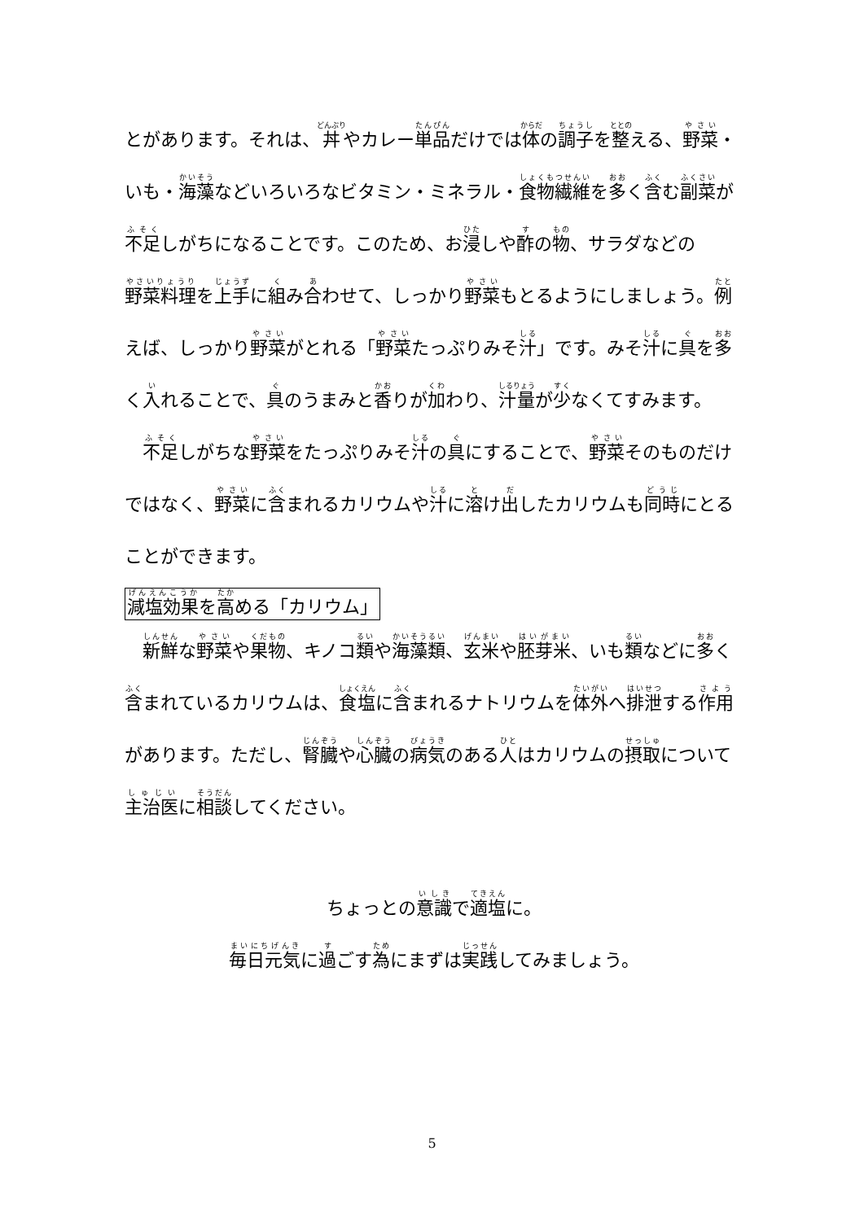とがあります。それは、丼やカレー単品だけでは体の調子を整える、野菜・いも・海藻などいろいろなビタミン・ミネラル・食物繊維を多く含む副菜が不足しがちになることです。このため、お浸しや酢の物、サラダなどの野菜料理を上手に組み合わせて、しっかり野菜もとるようにしましょう。例えば、しっかり野菜がとれる「野菜たっぷりみそ汁」です。みそ汁に具を多く入れることで、具のうまみと香りが加わり、汁量が少なくてすみます。
　不足しがちな野菜をたっぷりみそ汁の具にすることで、野菜そのものだけではなく、野菜に含まれるカリウムや汁に溶け出したカリウムも同時にとることができます。
減塩効果を高める「カリウム」
　新鮮な野菜や果物、キノコ類や海藻類、玄米や胚芽米、いも類などに多く含まれているカリウムは、食塩に含まれるナトリウムを体外へ排泄する作用があります。ただし、腎臓や心臓の病気のある人はカリウムの摂取について主治医に相談してください。
ちょっとの意識で適塩に。
毎日元気に過ごす為にまずは実践してみましょう。
5